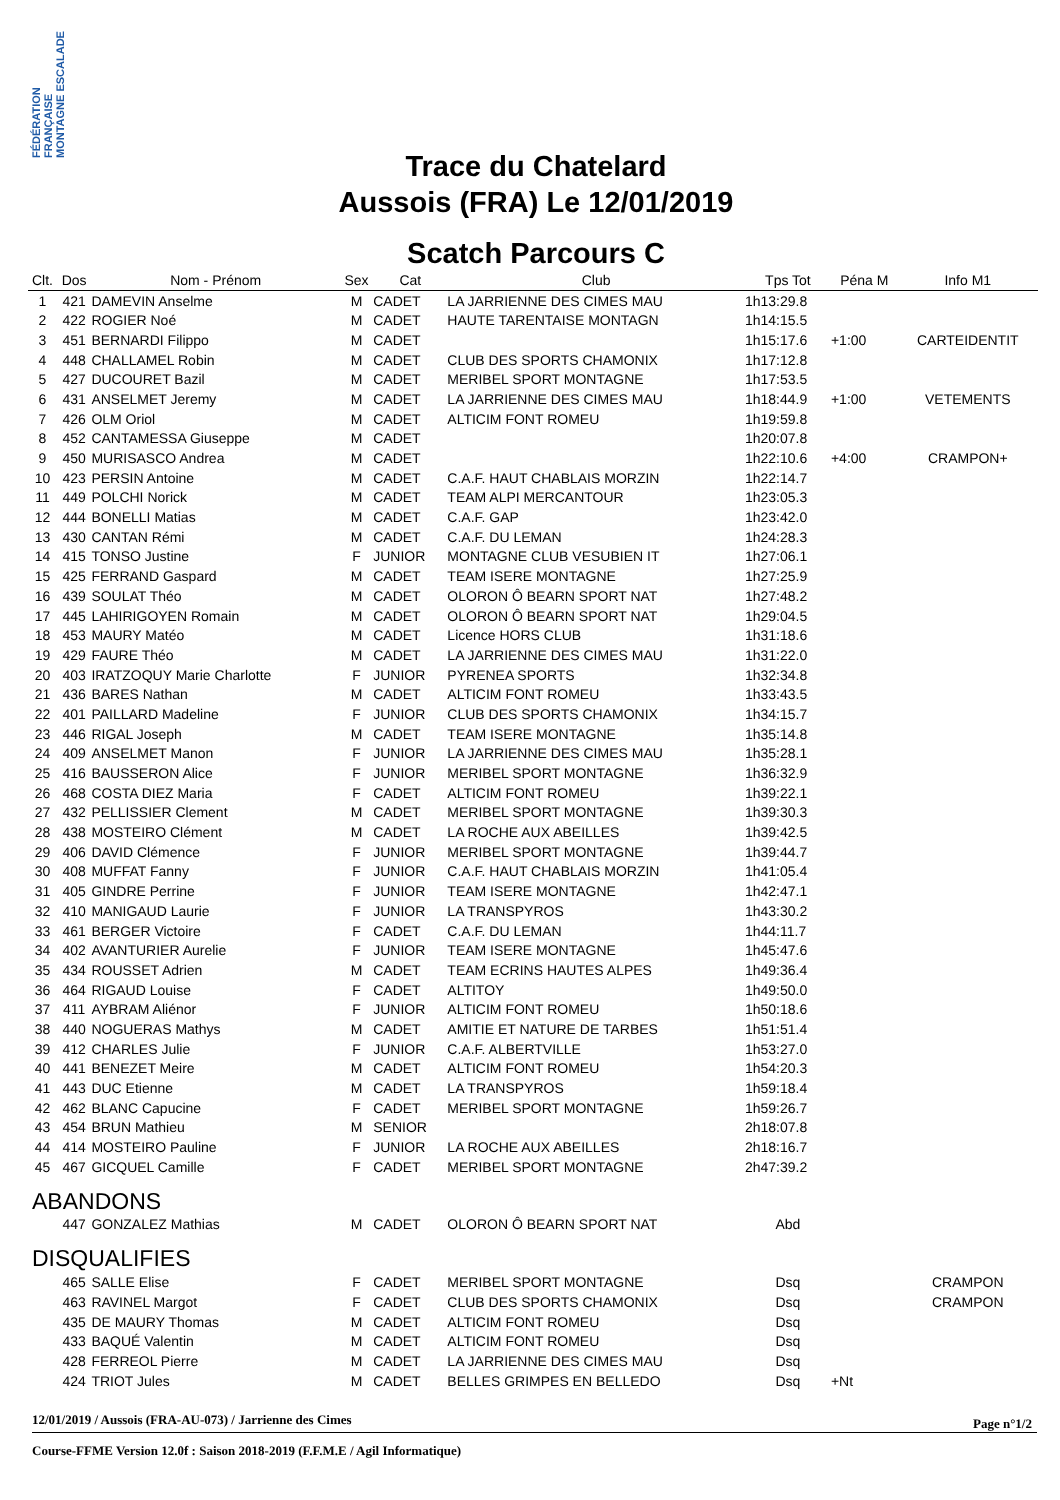FÉDÉRATION FRANÇAISE MONTAGNE ESCALADE
Trace du Chatelard
Aussois (FRA) Le 12/01/2019
Scatch Parcours C
| Clt. | Dos | Nom - Prénom | Sex | Cat | Club | Tps Tot | Péna M | Info M1 |
| --- | --- | --- | --- | --- | --- | --- | --- | --- |
| 1 | 421 | DAMEVIN Anselme | M | CADET | LA JARRIENNE DES CIMES MAU | 1h13:29.8 | | |
| 2 | 422 | ROGIER Noé | M | CADET | HAUTE TARENTAISE MONTAGN | 1h14:15.5 | | |
| 3 | 451 | BERNARDI Filippo | M | CADET | | 1h15:17.6 | +1:00 | CARTEIDENTIT |
| 4 | 448 | CHALLAMEL Robin | M | CADET | CLUB DES SPORTS CHAMONIX | 1h17:12.8 | | |
| 5 | 427 | DUCOURET Bazil | M | CADET | MERIBEL SPORT MONTAGNE | 1h17:53.5 | | |
| 6 | 431 | ANSELMET Jeremy | M | CADET | LA JARRIENNE DES CIMES MAU | 1h18:44.9 | +1:00 | VETEMENTS |
| 7 | 426 | OLM Oriol | M | CADET | ALTICIM FONT ROMEU | 1h19:59.8 | | |
| 8 | 452 | CANTAMESSA Giuseppe | M | CADET | | 1h20:07.8 | | |
| 9 | 450 | MURISASCO Andrea | M | CADET | | 1h22:10.6 | +4:00 | CRAMPON+ |
| 10 | 423 | PERSIN Antoine | M | CADET | C.A.F. HAUT CHABLAIS MORZIN | 1h22:14.7 | | |
| 11 | 449 | POLCHI Norick | M | CADET | TEAM ALPI MERCANTOUR | 1h23:05.3 | | |
| 12 | 444 | BONELLI Matias | M | CADET | C.A.F. GAP | 1h23:42.0 | | |
| 13 | 430 | CANTAN Rémi | M | CADET | C.A.F. DU LEMAN | 1h24:28.3 | | |
| 14 | 415 | TONSO Justine | F | JUNIOR | MONTAGNE CLUB VESUBIEN IT | 1h27:06.1 | | |
| 15 | 425 | FERRAND Gaspard | M | CADET | TEAM ISERE MONTAGNE | 1h27:25.9 | | |
| 16 | 439 | SOULAT Théo | M | CADET | OLORON Ô BEARN SPORT NAT | 1h27:48.2 | | |
| 17 | 445 | LAHIRIGOYEN Romain | M | CADET | OLORON Ô BEARN SPORT NAT | 1h29:04.5 | | |
| 18 | 453 | MAURY Matéo | M | CADET | Licence HORS CLUB | 1h31:18.6 | | |
| 19 | 429 | FAURE Théo | M | CADET | LA JARRIENNE DES CIMES MAU | 1h31:22.0 | | |
| 20 | 403 | IRATZOQUY Marie Charlotte | F | JUNIOR | PYRENEA SPORTS | 1h32:34.8 | | |
| 21 | 436 | BARES Nathan | M | CADET | ALTICIM FONT ROMEU | 1h33:43.5 | | |
| 22 | 401 | PAILLARD Madeline | F | JUNIOR | CLUB DES SPORTS CHAMONIX | 1h34:15.7 | | |
| 23 | 446 | RIGAL Joseph | M | CADET | TEAM ISERE MONTAGNE | 1h35:14.8 | | |
| 24 | 409 | ANSELMET Manon | F | JUNIOR | LA JARRIENNE DES CIMES MAU | 1h35:28.1 | | |
| 25 | 416 | BAUSSERON Alice | F | JUNIOR | MERIBEL SPORT MONTAGNE | 1h36:32.9 | | |
| 26 | 468 | COSTA DIEZ Maria | F | CADET | ALTICIM FONT ROMEU | 1h39:22.1 | | |
| 27 | 432 | PELLISSIER Clement | M | CADET | MERIBEL SPORT MONTAGNE | 1h39:30.3 | | |
| 28 | 438 | MOSTEIRO Clément | M | CADET | LA ROCHE AUX ABEILLES | 1h39:42.5 | | |
| 29 | 406 | DAVID Clémence | F | JUNIOR | MERIBEL SPORT MONTAGNE | 1h39:44.7 | | |
| 30 | 408 | MUFFAT Fanny | F | JUNIOR | C.A.F. HAUT CHABLAIS MORZIN | 1h41:05.4 | | |
| 31 | 405 | GINDRE Perrine | F | JUNIOR | TEAM ISERE MONTAGNE | 1h42:47.1 | | |
| 32 | 410 | MANIGAUD Laurie | F | JUNIOR | LA TRANSPYROS | 1h43:30.2 | | |
| 33 | 461 | BERGER Victoire | F | CADET | C.A.F. DU LEMAN | 1h44:11.7 | | |
| 34 | 402 | AVANTURIER Aurelie | F | JUNIOR | TEAM ISERE MONTAGNE | 1h45:47.6 | | |
| 35 | 434 | ROUSSET Adrien | M | CADET | TEAM ECRINS HAUTES ALPES | 1h49:36.4 | | |
| 36 | 464 | RIGAUD Louise | F | CADET | ALTITOY | 1h49:50.0 | | |
| 37 | 411 | AYBRAM Aliénor | F | JUNIOR | ALTICIM FONT ROMEU | 1h50:18.6 | | |
| 38 | 440 | NOGUERAS Mathys | M | CADET | AMITIE ET NATURE DE TARBES | 1h51:51.4 | | |
| 39 | 412 | CHARLES Julie | F | JUNIOR | C.A.F. ALBERTVILLE | 1h53:27.0 | | |
| 40 | 441 | BENEZET Meire | M | CADET | ALTICIM FONT ROMEU | 1h54:20.3 | | |
| 41 | 443 | DUC Etienne | M | CADET | LA TRANSPYROS | 1h59:18.4 | | |
| 42 | 462 | BLANC Capucine | F | CADET | MERIBEL SPORT MONTAGNE | 1h59:26.7 | | |
| 43 | 454 | BRUN Mathieu | M | SENIOR | | 2h18:07.8 | | |
| 44 | 414 | MOSTEIRO Pauline | F | JUNIOR | LA ROCHE AUX ABEILLES | 2h18:16.7 | | |
| 45 | 467 | GICQUEL Camille | F | CADET | MERIBEL SPORT MONTAGNE | 2h47:39.2 | | |
| ABANDONS | | | | | | | | |
| | 447 | GONZALEZ Mathias | M | CADET | OLORON Ô BEARN SPORT NAT | Abd | | |
| DISQUALIFIES | | | | | | | | |
| | 465 | SALLE Elise | F | CADET | MERIBEL SPORT MONTAGNE | Dsq | | CRAMPON |
| | 463 | RAVINEL Margot | F | CADET | CLUB DES SPORTS CHAMONIX | Dsq | | CRAMPON |
| | 435 | DE MAURY Thomas | M | CADET | ALTICIM FONT ROMEU | Dsq | | |
| | 433 | BAQUÉ Valentin | M | CADET | ALTICIM FONT ROMEU | Dsq | | |
| | 428 | FERREOL Pierre | M | CADET | LA JARRIENNE DES CIMES MAU | Dsq | | |
| | 424 | TRIOT Jules | M | CADET | BELLES GRIMPES EN BELLEDO | Dsq | +Nt | |
12/01/2019 / Aussois (FRA-AU-073) / Jarrienne des Cimes
Page n°1/2
Course-FFME Version 12.0f : Saison 2018-2019 (F.F.M.E / Agil Informatique)